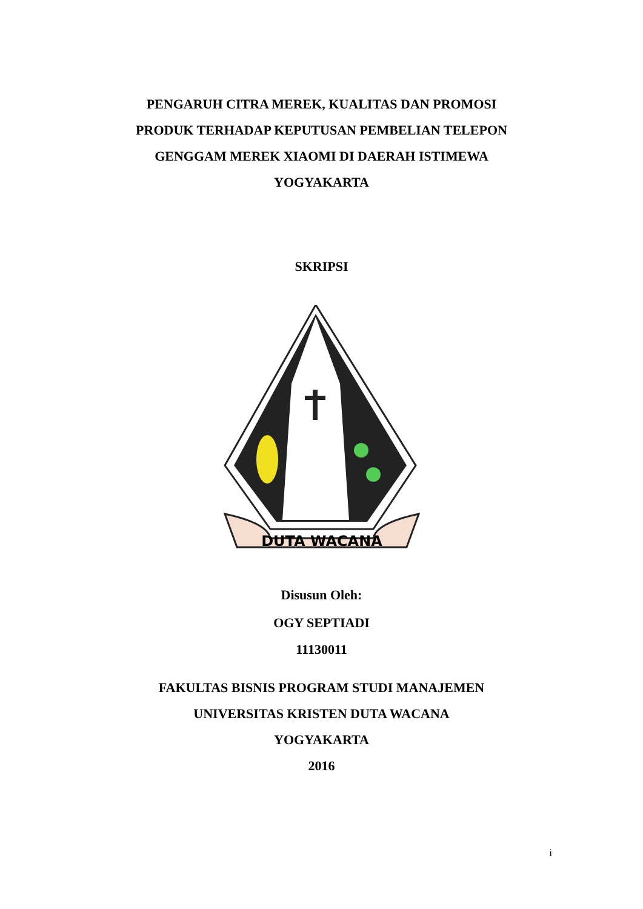PENGARUH CITRA MEREK, KUALITAS DAN PROMOSI PRODUK TERHADAP KEPUTUSAN PEMBELIAN TELEPON GENGGAM MEREK XIAOMI DI DAERAH ISTIMEWA YOGYAKARTA
SKRIPSI
DUTA WACANA
Disusun Oleh:
OGY SEPTIADI
11130011
FAKULTAS BISNIS PROGRAM STUDI MANAJEMEN
UNIVERSITAS KRISTEN DUTA WACANA
YOGYAKARTA
2016
i